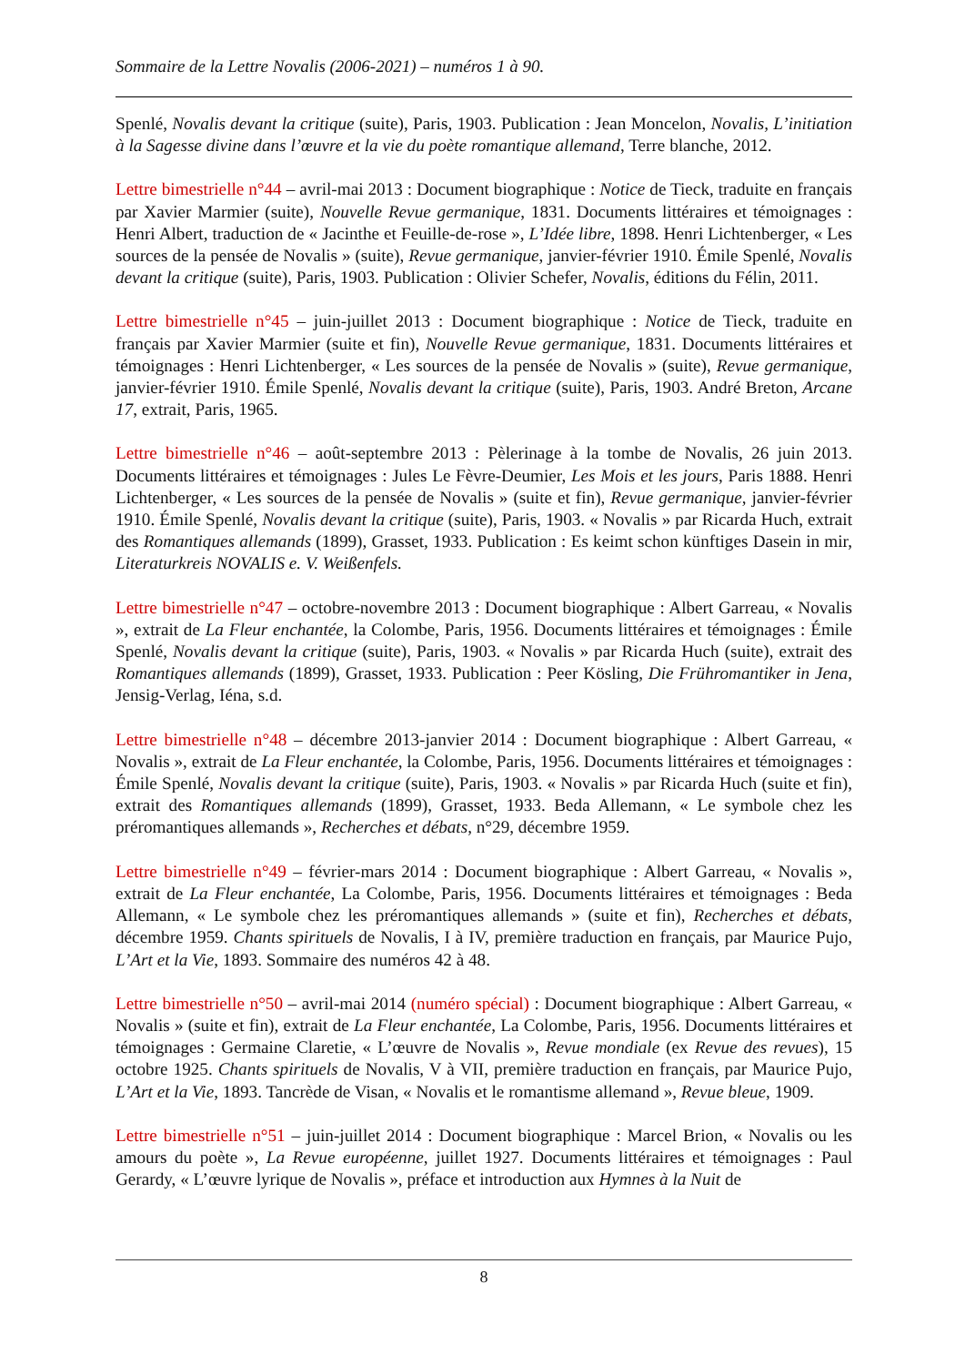Sommaire de la Lettre Novalis (2006-2021) – numéros 1 à 90.
Spenlé, Novalis devant la critique (suite), Paris, 1903. Publication : Jean Moncelon, Novalis, L’initiation à la Sagesse divine dans l’œuvre et la vie du poète romantique allemand, Terre blanche, 2012.
Lettre bimestrielle n°44 – avril-mai 2013 : Document biographique : Notice de Tieck, traduite en français par Xavier Marmier (suite), Nouvelle Revue germanique, 1831. Documents littéraires et témoignages : Henri Albert, traduction de « Jacinthe et Feuille-de-rose », L’Idée libre, 1898. Henri Lichtenberger, « Les sources de la pensée de Novalis » (suite), Revue germanique, janvier-février 1910. Émile Spenlé, Novalis devant la critique (suite), Paris, 1903. Publication : Olivier Schefer, Novalis, éditions du Félin, 2011.
Lettre bimestrielle n°45 – juin-juillet 2013 : Document biographique : Notice de Tieck, traduite en français par Xavier Marmier (suite et fin), Nouvelle Revue germanique, 1831. Documents littéraires et témoignages : Henri Lichtenberger, « Les sources de la pensée de Novalis » (suite), Revue germanique, janvier-février 1910. Émile Spenlé, Novalis devant la critique (suite), Paris, 1903. André Breton, Arcane 17, extrait, Paris, 1965.
Lettre bimestrielle n°46 – août-septembre 2013 : Pèlerinage à la tombe de Novalis, 26 juin 2013. Documents littéraires et témoignages : Jules Le Fèvre-Deumier, Les Mois et les jours, Paris 1888. Henri Lichtenberger, « Les sources de la pensée de Novalis » (suite et fin), Revue germanique, janvier-février 1910. Émile Spenlé, Novalis devant la critique (suite), Paris, 1903. « Novalis » par Ricarda Huch, extrait des Romantiques allemands (1899), Grasset, 1933. Publication : Es keimt schon künftiges Dasein in mir, Literaturkreis NOVALIS e. V. Weißenfels.
Lettre bimestrielle n°47 – octobre-novembre 2013 : Document biographique : Albert Garreau, « Novalis », extrait de La Fleur enchantée, la Colombe, Paris, 1956. Documents littéraires et témoignages : Émile Spenlé, Novalis devant la critique (suite), Paris, 1903. « Novalis » par Ricarda Huch (suite), extrait des Romantiques allemands (1899), Grasset, 1933. Publication : Peer Kösling, Die Frühromantiker in Jena, Jensig-Verlag, Iéna, s.d.
Lettre bimestrielle n°48 – décembre 2013-janvier 2014 : Document biographique : Albert Garreau, « Novalis », extrait de La Fleur enchantée, la Colombe, Paris, 1956. Documents littéraires et témoignages : Émile Spenlé, Novalis devant la critique (suite), Paris, 1903. « Novalis » par Ricarda Huch (suite et fin), extrait des Romantiques allemands (1899), Grasset, 1933. Beda Allemann, « Le symbole chez les préromantiques allemands », Recherches et débats, n°29, décembre 1959.
Lettre bimestrielle n°49 – février-mars 2014 : Document biographique : Albert Garreau, « Novalis », extrait de La Fleur enchantée, La Colombe, Paris, 1956. Documents littéraires et témoignages : Beda Allemann, « Le symbole chez les préromantiques allemands » (suite et fin), Recherches et débats, décembre 1959. Chants spirituels de Novalis, I à IV, première traduction en français, par Maurice Pujo, L’Art et la Vie, 1893. Sommaire des numéros 42 à 48.
Lettre bimestrielle n°50 – avril-mai 2014 (numéro spécial) : Document biographique : Albert Garreau, « Novalis » (suite et fin), extrait de La Fleur enchantée, La Colombe, Paris, 1956. Documents littéraires et témoignages : Germaine Claretie, « L’œuvre de Novalis », Revue mondiale (ex Revue des revues), 15 octobre 1925. Chants spirituels de Novalis, V à VII, première traduction en français, par Maurice Pujo, L’Art et la Vie, 1893. Tancrède de Visan, « Novalis et le romantisme allemand », Revue bleue, 1909.
Lettre bimestrielle n°51 – juin-juillet 2014 : Document biographique : Marcel Brion, « Novalis ou les amours du poète », La Revue européenne, juillet 1927. Documents littéraires et témoignages : Paul Gerardy, « L’œuvre lyrique de Novalis », préface et introduction aux Hymnes à la Nuit de
8